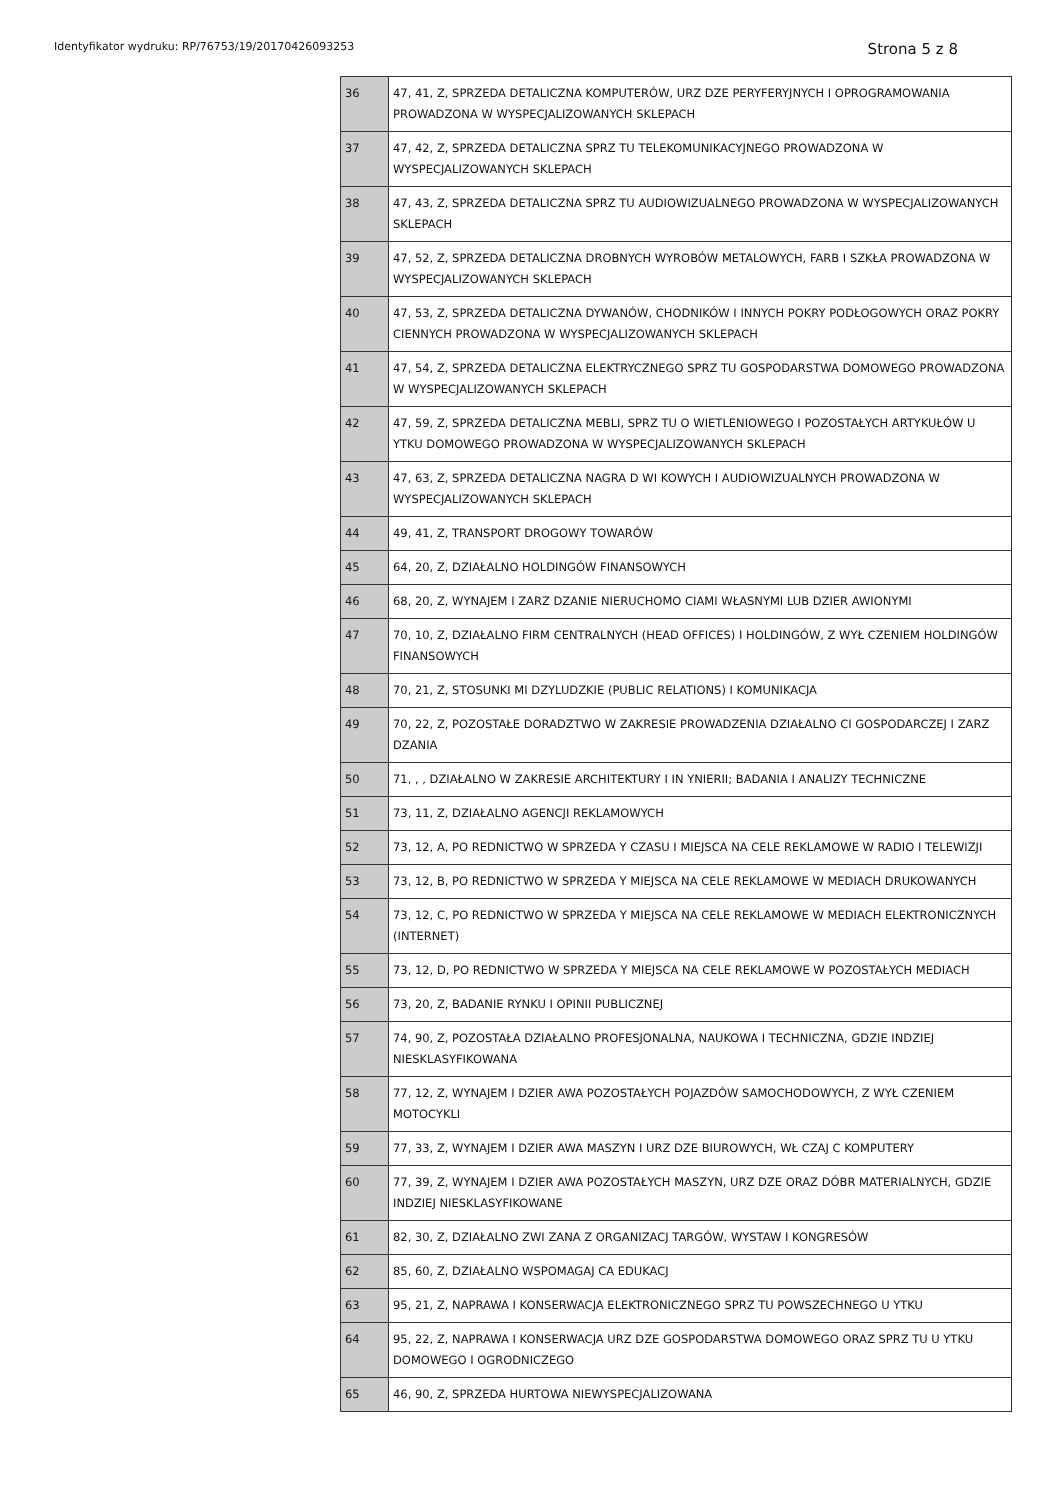Identyfikator wydruku: RP/76753/19/20170426093253 Strona 5 z 8
| 36 | 47, 41, Z, SPRZEDA DETALICZNA KOMPUTERÓW, URZ DZE PERYFERYJNYCH I OPROGRAMOWANIA PROWADZONA W WYSPECJALIZOWANYCH SKLEPACH |
| 37 | 47, 42, Z, SPRZEDA DETALICZNA SPRZ TU TELEKOMUNIKACYJNEGO PROWADZONA W WYSPECJALIZOWANYCH SKLEPACH |
| 38 | 47, 43, Z, SPRZEDA DETALICZNA SPRZ TU AUDIOWIZUALNEGO PROWADZONA W WYSPECJALIZOWANYCH SKLEPACH |
| 39 | 47, 52, Z, SPRZEDA DETALICZNA DROBNYCH WYROBÓW METALOWYCH, FARB I SZKŁA PROWADZONA W WYSPECJALIZOWANYCH SKLEPACH |
| 40 | 47, 53, Z, SPRZEDA DETALICZNA DYWANÓW, CHODNIKÓW I INNYCH POKRY PODŁOGOWYCH ORAZ POKRY CIENNYCH PROWADZONA W WYSPECJALIZOWANYCH SKLEPACH |
| 41 | 47, 54, Z, SPRZEDA DETALICZNA ELEKTRYCZNEGO SPRZ TU GOSPODARSTWA DOMOWEGO PROWADZONA W WYSPECJALIZOWANYCH SKLEPACH |
| 42 | 47, 59, Z, SPRZEDA DETALICZNA MEBLI, SPRZ TU O WIETLENIOWEGO I POZOSTAŁYCH ARTYKUŁÓW U YTKU DOMOWEGO PROWADZONA W WYSPECJALIZOWANYCH SKLEPACH |
| 43 | 47, 63, Z, SPRZEDA DETALICZNA NAGRA D WI KOWYCH I AUDIOWIZUALNYCH PROWADZONA W WYSPECJALIZOWANYCH SKLEPACH |
| 44 | 49, 41, Z, TRANSPORT DROGOWY TOWARÓW |
| 45 | 64, 20, Z, DZIAŁALNO HOLDINGÓW FINANSOWYCH |
| 46 | 68, 20, Z, WYNAJEM I ZARZ DZANIE NIERUCHOMO CIAMI WŁASNYMI LUB DZIER AWIONYMI |
| 47 | 70, 10, Z, DZIAŁALNO FIRM CENTRALNYCH (HEAD OFFICES) I HOLDINGÓW, Z WYŁ CZENIEM HOLDINGÓW FINANSOWYCH |
| 48 | 70, 21, Z, STOSUNKI MI DZYLUDZKIE (PUBLIC RELATIONS) I KOMUNIKACJA |
| 49 | 70, 22, Z, POZOSTAŁE DORADZTWO W ZAKRESIE PROWADZENIA DZIAŁALNO CI GOSPODARCZEJ I ZARZ DZANIA |
| 50 | 71, , , DZIAŁALNO W ZAKRESIE ARCHITEKTURY I IN YNIERII; BADANIA I ANALIZY TECHNICZNE |
| 51 | 73, 11, Z, DZIAŁALNO AGENCJI REKLAMOWYCH |
| 52 | 73, 12, A, PO REDNICTWO W SPRZEDA Y CZASU I MIEJSCA NA CELE REKLAMOWE W RADIO I TELEWIZJI |
| 53 | 73, 12, B, PO REDNICTWO W SPRZEDA Y MIEJSCA NA CELE REKLAMOWE W MEDIACH DRUKOWANYCH |
| 54 | 73, 12, C, PO REDNICTWO W SPRZEDA Y MIEJSCA NA CELE REKLAMOWE W MEDIACH ELEKTRONICZNYCH (INTERNET) |
| 55 | 73, 12, D, PO REDNICTWO W SPRZEDA Y MIEJSCA NA CELE REKLAMOWE W POZOSTAŁYCH MEDIACH |
| 56 | 73, 20, Z, BADANIE RYNKU I OPINII PUBLICZNEJ |
| 57 | 74, 90, Z, POZOSTAŁA DZIAŁALNO PROFESJONALNA, NAUKOWA I TECHNICZNA, GDZIE INDZIEJ NIESKLASYFIKOWANA |
| 58 | 77, 12, Z, WYNAJEM I DZIER AWA POZOSTAŁYCH POJAZDÓW SAMOCHODOWYCH, Z WYŁ CZENIEM MOTOCYKLI |
| 59 | 77, 33, Z, WYNAJEM I DZIER AWA MASZYN I URZ DZE BIUROWYCH, WŁ CZAJ C KOMPUTERY |
| 60 | 77, 39, Z, WYNAJEM I DZIER AWA POZOSTAŁYCH MASZYN, URZ DZE ORAZ DÓBR MATERIALNYCH, GDZIE INDZIEJ NIESKLASYFIKOWANE |
| 61 | 82, 30, Z, DZIAŁALNO ZWI ZANA Z ORGANIZACJ TARGÓW, WYSTAW I KONGRESÓW |
| 62 | 85, 60, Z, DZIAŁALNO WSPOMAGAJ CA EDUKACJ |
| 63 | 95, 21, Z, NAPRAWA I KONSERWACJA ELEKTRONICZNEGO SPRZ TU POWSZECHNEGO U YTKU |
| 64 | 95, 22, Z, NAPRAWA I KONSERWACJA URZ DZE GOSPODARSTWA DOMOWEGO ORAZ SPRZ TU U YTKU DOMOWEGO I OGRODNICZEGO |
| 65 | 46, 90, Z, SPRZEDA HURTOWA NIEWYSPECJALIZOWANA |